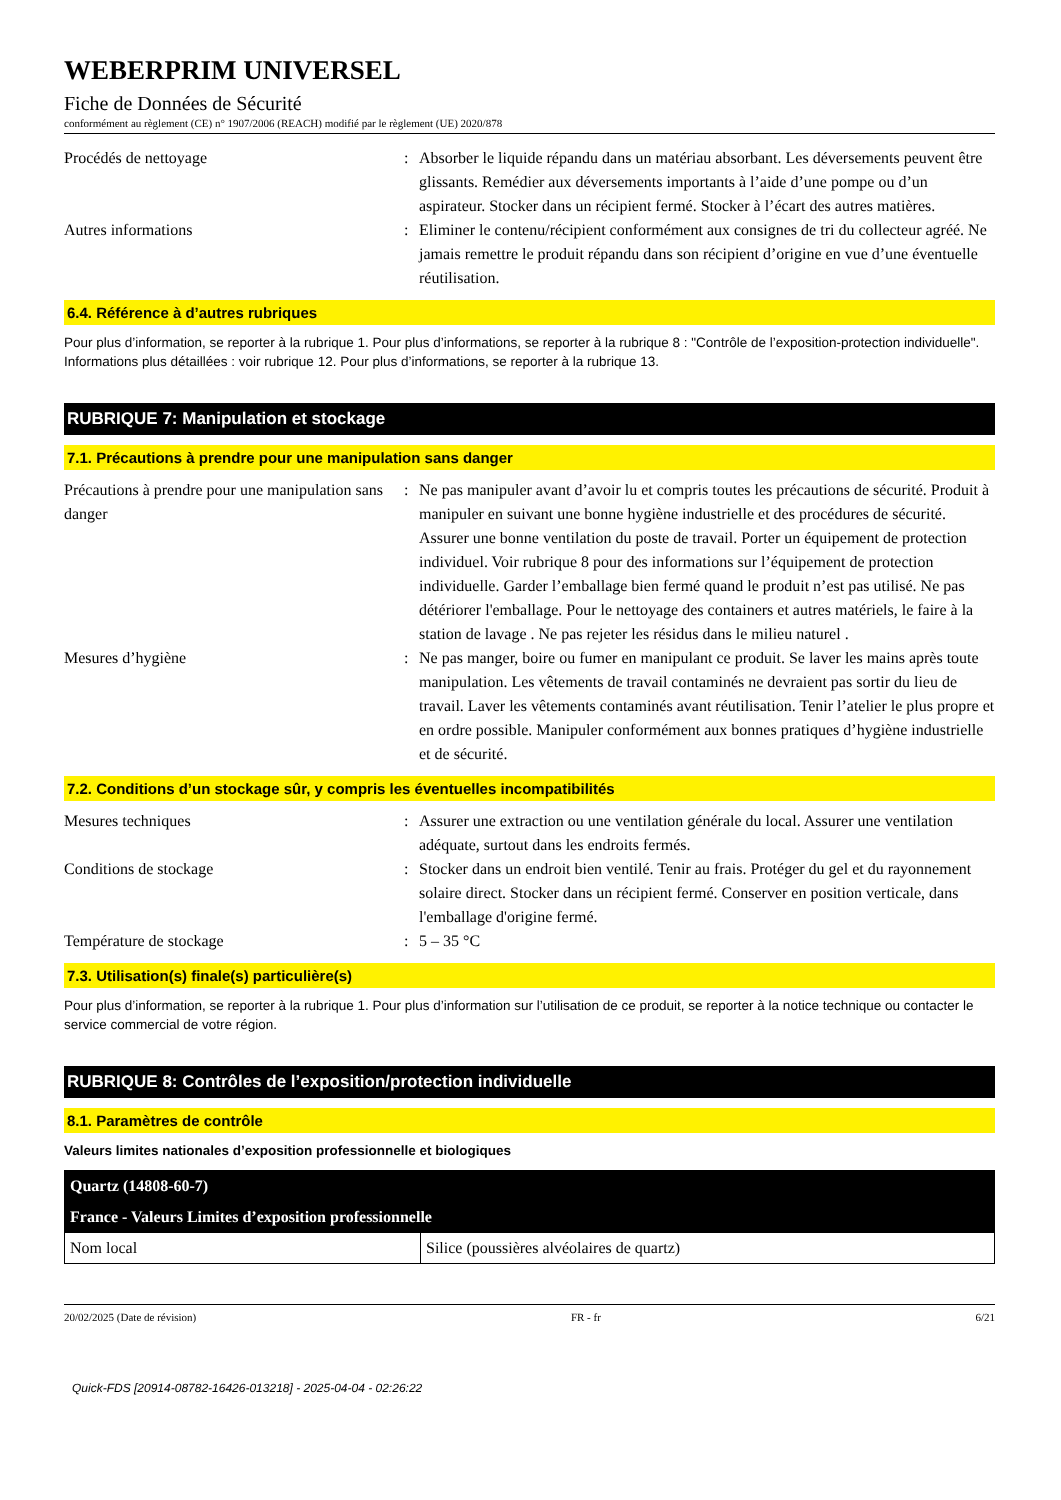WEBERPRIM UNIVERSEL
Fiche de Données de Sécurité
conformément au règlement (CE) n° 1907/2006 (REACH) modifié par le règlement (UE) 2020/878
Procédés de nettoyage : Absorber le liquide répandu dans un matériau absorbant. Les déversements peuvent être glissants. Remédier aux déversements importants à l’aide d’une pompe ou d’un aspirateur. Stocker dans un récipient fermé. Stocker à l’écart des autres matières.
Autres informations : Eliminer le contenu/récipient conformément aux consignes de tri du collecteur agréé. Ne jamais remettre le produit répandu dans son récipient d’origine en vue d’une éventuelle réutilisation.
6.4. Référence à d’autres rubriques
Pour plus d’information, se reporter à la rubrique 1. Pour plus d’informations, se reporter à la rubrique 8 : "Contrôle de l’exposition-protection individuelle". Informations plus détaillées : voir rubrique 12. Pour plus d’informations, se reporter à la rubrique 13.
RUBRIQUE 7: Manipulation et stockage
7.1. Précautions à prendre pour une manipulation sans danger
Précautions à prendre pour une manipulation sans danger
: Ne pas manipuler avant d’avoir lu et compris toutes les précautions de sécurité. Produit à manipuler en suivant une bonne hygiène industrielle et des procédures de sécurité. Assurer une bonne ventilation du poste de travail. Porter un équipement de protection individuel. Voir rubrique 8 pour des informations sur l’équipement de protection individuelle. Garder l’emballage bien fermé quand le produit n’est pas utilisé. Ne pas détériorer l'emballage. Pour le nettoyage des containers et autres matériels, le faire à la station de lavage . Ne pas rejeter les résidus dans le milieu naturel .
Mesures d’hygiène : Ne pas manger, boire ou fumer en manipulant ce produit. Se laver les mains après toute manipulation. Les vêtements de travail contaminés ne devraient pas sortir du lieu de travail. Laver les vêtements contaminés avant réutilisation. Tenir l’atelier le plus propre et en ordre possible. Manipuler conformément aux bonnes pratiques d’hygiène industrielle et de sécurité.
7.2. Conditions d’un stockage sûr, y compris les éventuelles incompatibilités
Mesures techniques : Assurer une extraction ou une ventilation générale du local. Assurer une ventilation adéquate, surtout dans les endroits fermés.
Conditions de stockage : Stocker dans un endroit bien ventilé. Tenir au frais. Protéger du gel et du rayonnement solaire direct. Stocker dans un récipient fermé. Conserver en position verticale, dans l'emballage d'origine fermé.
Température de stockage : 5 – 35 °C
7.3. Utilisation(s) finale(s) particulière(s)
Pour plus d’information, se reporter à la rubrique 1. Pour plus d’information sur l’utilisation de ce produit, se reporter à la notice technique ou contacter le service commercial de votre région.
RUBRIQUE 8: Contrôles de l’exposition/protection individuelle
8.1. Paramètres de contrôle
Valeurs limites nationales d’exposition professionnelle et biologiques
| Quartz (14808-60-7) | |
| France - Valeurs Limites d’exposition professionnelle | |
| Nom local | Silice (poussières alvéolaires de quartz) |
20/02/2025 (Date de révision) FR - fr 6/21
Quick-FDS [20914-08782-16426-013218] - 2025-04-04 - 02:26:22